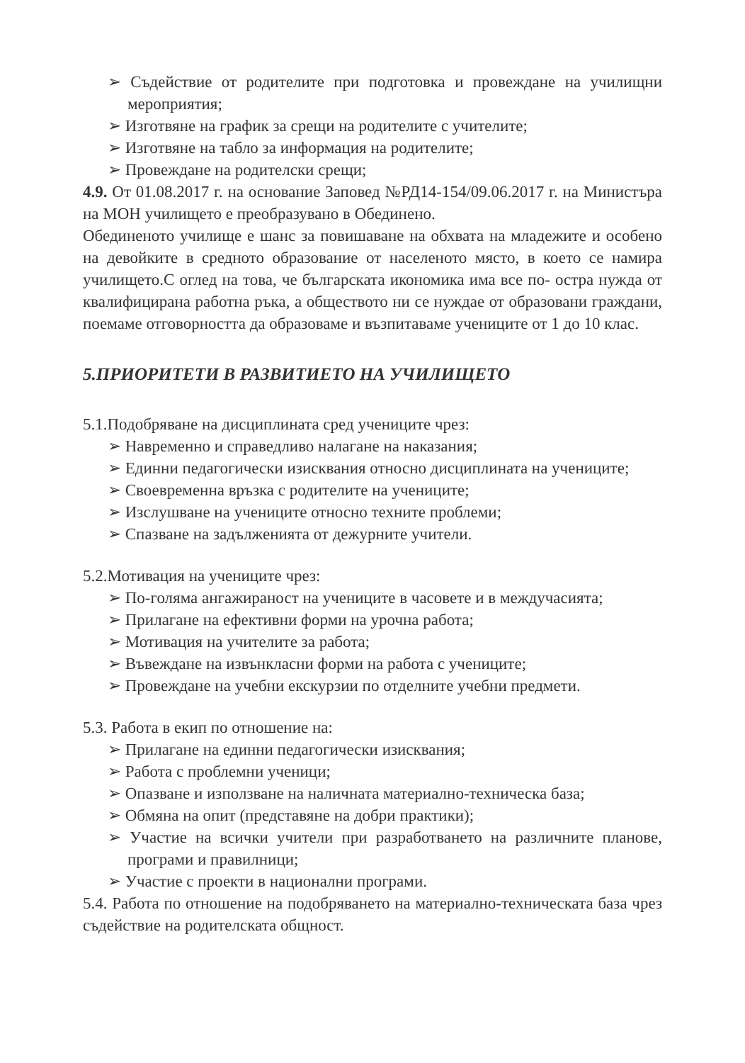➢ Съдействие от родителите при подготовка и провеждане на училищни мероприятия;
➢ Изготвяне на график за срещи на родителите с учителите;
➢ Изготвяне на табло за информация на родителите;
➢ Провеждане на родителски срещи;
4.9. От 01.08.2017 г. на основание Заповед №РД14-154/09.06.2017 г. на Министъра на МОН училището е преобразувано в Обединено.
Обединеното училище е шанс за повишаване на обхвата на младежите и особено на девойките в средното образование от населеното място, в което се намира училището.С оглед на това, че българската икономика има все по- остра нужда от квалифицирана работна ръка, а обществото ни се нуждае от образовани граждани, поемаме отговорността да образоваме и възпитаваме учениците от 1 до 10 клас.
5.ПРИОРИТЕТИ В РАЗВИТИЕТО НА УЧИЛИЩЕТО
5.1.Подобряване на дисциплината сред учениците чрез:
➢ Навременно и справедливо налагане на наказания;
➢ Единни педагогически изисквания относно дисциплината на учениците;
➢ Своевременна връзка с родителите на учениците;
➢ Изслушване на учениците относно техните проблеми;
➢ Спазване на задълженията от дежурните учители.
5.2.Мотивация на учениците чрез:
➢ По-голяма ангажираност на учениците в часовете и в междучасията;
➢ Прилагане на ефективни форми на урочна работа;
➢ Мотивация на учителите за работа;
➢ Въвеждане на извънкласни форми на работа с учениците;
➢ Провеждане на учебни екскурзии по отделните учебни предмети.
5.3. Работа в екип по отношение на:
➢ Прилагане на единни педагогически изисквания;
➢ Работа с проблемни ученици;
➢ Опазване и използване на наличната материално-техническа база;
➢ Обмяна на опит (представяне на добри практики);
➢ Участие на всички учители при разработването на различните планове, програми и правилници;
➢ Участие с проекти в национални програми.
5.4. Работа по отношение на подобряването на материално-техническата база чрез съдействие на родителската общност.